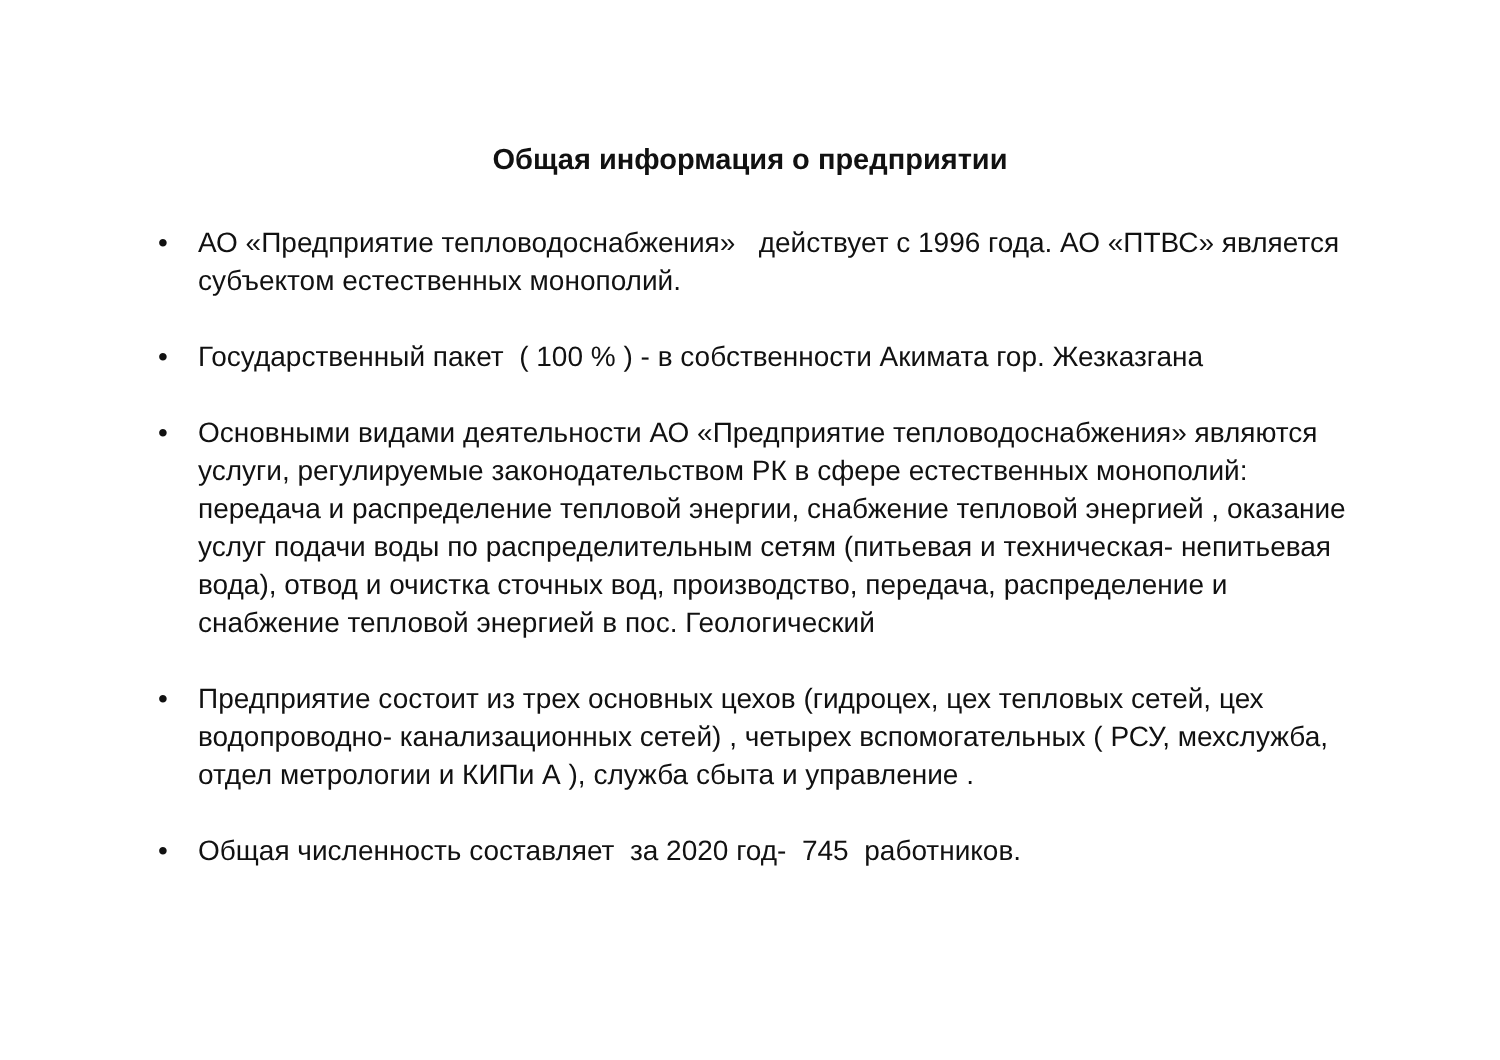Общая информация о предприятии
• АО «Предприятие тепловодоснабжения» действует с 1996 года. АО «ПТВС» является субъектом естественных монополий.
• Государственный пакет ( 100 % ) - в собственности Акимата гор. Жезказгана
• Основными видами деятельности АО «Предприятие тепловодоснабжения» являются услуги, регулируемые законодательством РК в сфере естественных монополий: передача и распределение тепловой энергии, снабжение тепловой энергией , оказание услуг подачи воды по распределительным сетям (питьевая и техническая- непитьевая вода), отвод и очистка сточных вод, производство, передача, распределение и снабжение тепловой энергией в пос. Геологический
• Предприятие состоит из трех основных цехов (гидроцех, цех тепловых сетей, цех водопроводно- канализационных сетей) , четырех вспомогательных ( РСУ, мехслужба, отдел метрологии и КИПи А ), служба сбыта и управление .
• Общая численность составляет за 2020 год- 745 работников.